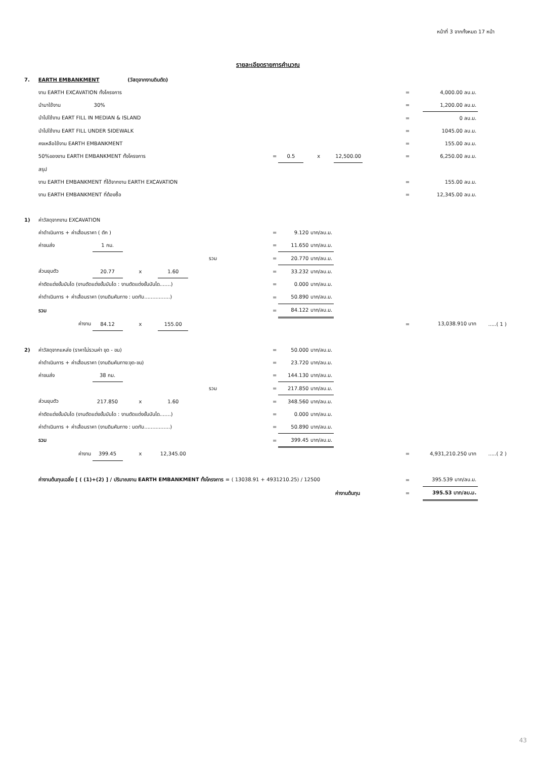หน้าที่ 3 จากทั้งหมด 17 หน้า
รายละเอียดรายการคำนวณ
| 7. | EARTH EMBANKMENT (วัสดุจากงานดินตัด) | | | | | | | | | | | | |
| | งาน EARTH EXCAVATION ทั้งโครงการ | | | | | | | | | | = | 4,000.00 ลบ.ม. | |
| | นำมาใช้งาน | 30% | | | | | | | | | = | 1,200.00 ลบ.ม. | |
| | นำไปใช้งาน EART FILL IN MEDIAN & ISLAND | | | | | | | | | | = | 0 ลบ.ม. | |
| | นำไปใช้งาน EART FILL UNDER SIDEWALK | | | | | | | | | | = | 1045.00 ลบ.ม. | |
| | คงเหลือใช้งาน EARTH EMBANKMENT | | | | | | | | | | = | 155.00 ลบ.ม. | |
| | 50%ของงาน EARTH EMBANKMENT ทั้งโครงการ | | | | | = | 0.5 | x | 12,500.00 | | = | 6,250.00 ลบ.ม. | |
| | สรุป | | | | | | | | | | | | |
| | งาน EARTH EMBANKMENT ที่ได้จากงาน EARTH EXCAVATION | | | | | | | | | | = | 155.00 ลบ.ม. | |
| | งาน EARTH EMBANKMENT ที่ต้องซื้อ | | | | | | | | | | = | 12,345.00 ลบ.ม. | |
| 1) | ค่าวัสดุจากงาน EXCAVATION | | | | | | | | | | | | |
| | ค่าดำเนินการ + ค่าเสื่อมราคา ( ตัก ) | | | | | = | 9.120 บาท/ลบ.ม. | | | | | | |
| | ค่าขนส่ง | 1 กม. | | | | = | 11.650 บาท/ลบ.ม. | | | | | | |
| | รวม | | | | | = | 20.770 บาท/ลบ.ม. | | | | | | |
| | ส่วนยุบตัว | 20.77 | x | 1.60 | | = | 33.232 บาท/ลบ.ม. | | | | | | |
| | ค่าตัดแต่งขั้นบันได (งานตัดแต่งขั้นบันได : งานตัดแต่งขั้นบันได.......) | | | | | = | 0.000 บาท/ลบ.ม. | | | | | | |
| | ค่าดำเนินการ + ค่าเสื่อมราคา (งานดินคันทาง : บดทับ................) | | | | | = | 50.890 บาท/ลบ.ม. | | | | | | |
| | รวม | | | | | = | 84.122 บาท/ลบ.ม. | | | | | | |
| | ค่างาน | 84.12 | x | 155.00 | | | | | | | = | 13,038.910 บาท | .....( 1 ) |
| 2) | ค่าวัสดุจากแหล่ง (ราคาไม่รวมค่า ขุด - ขน) | | | | | = | 50.000 บาท/ลบ.ม. | | | | | | |
| | ค่าดำเนินการ + ค่าเสื่อมราคา (งานดินคันทาง:ขุด-ขน) | | | | | = | 23.720 บาท/ลบ.ม. | | | | | | |
| | ค่าขนส่ง | 38 กม. | | | | = | 144.130 บาท/ลบ.ม. | | | | | | |
| | รวม | | | | | = | 217.850 บาท/ลบ.ม. | | | | | | |
| | ส่วนยุบตัว | 217.850 | x | 1.60 | | = | 348.560 บาท/ลบ.ม. | | | | | | |
| | ค่าตัดแต่งขั้นบันได (งานตัดแต่งขั้นบันได : งานตัดแต่งขั้นบันได.......) | | | | | = | 0.000 บาท/ลบ.ม. | | | | | | |
| | ค่าดำเนินการ + ค่าเสื่อมราคา (งานดินคันทาง : บดทับ................) | | | | | = | 50.890 บาท/ลบ.ม. | | | | | | |
| | รวม | | | | | = | 399.45 บาท/ลบ.ม. | | | | | | |
| | ค่างาน | 399.45 | x | 12,345.00 | | | | | | | = | 4,931,210.250 บาท | .....( 2 ) |
| | ค่างานต้นทุนเฉลี่ย [ ( (1)+(2) ] / ปริมาณงาน EARTH EMBANKMENT ทั้งโครงการ = ( 13038.91 + 4931210.25) / 12500 | | | | | | | | | | = | 395.539 บาท/ลบ.ม. | |
| | | | | | | | | | ค่างานต้นทุน | | = | 395.53 บาท/ลบ.ม. | |
43